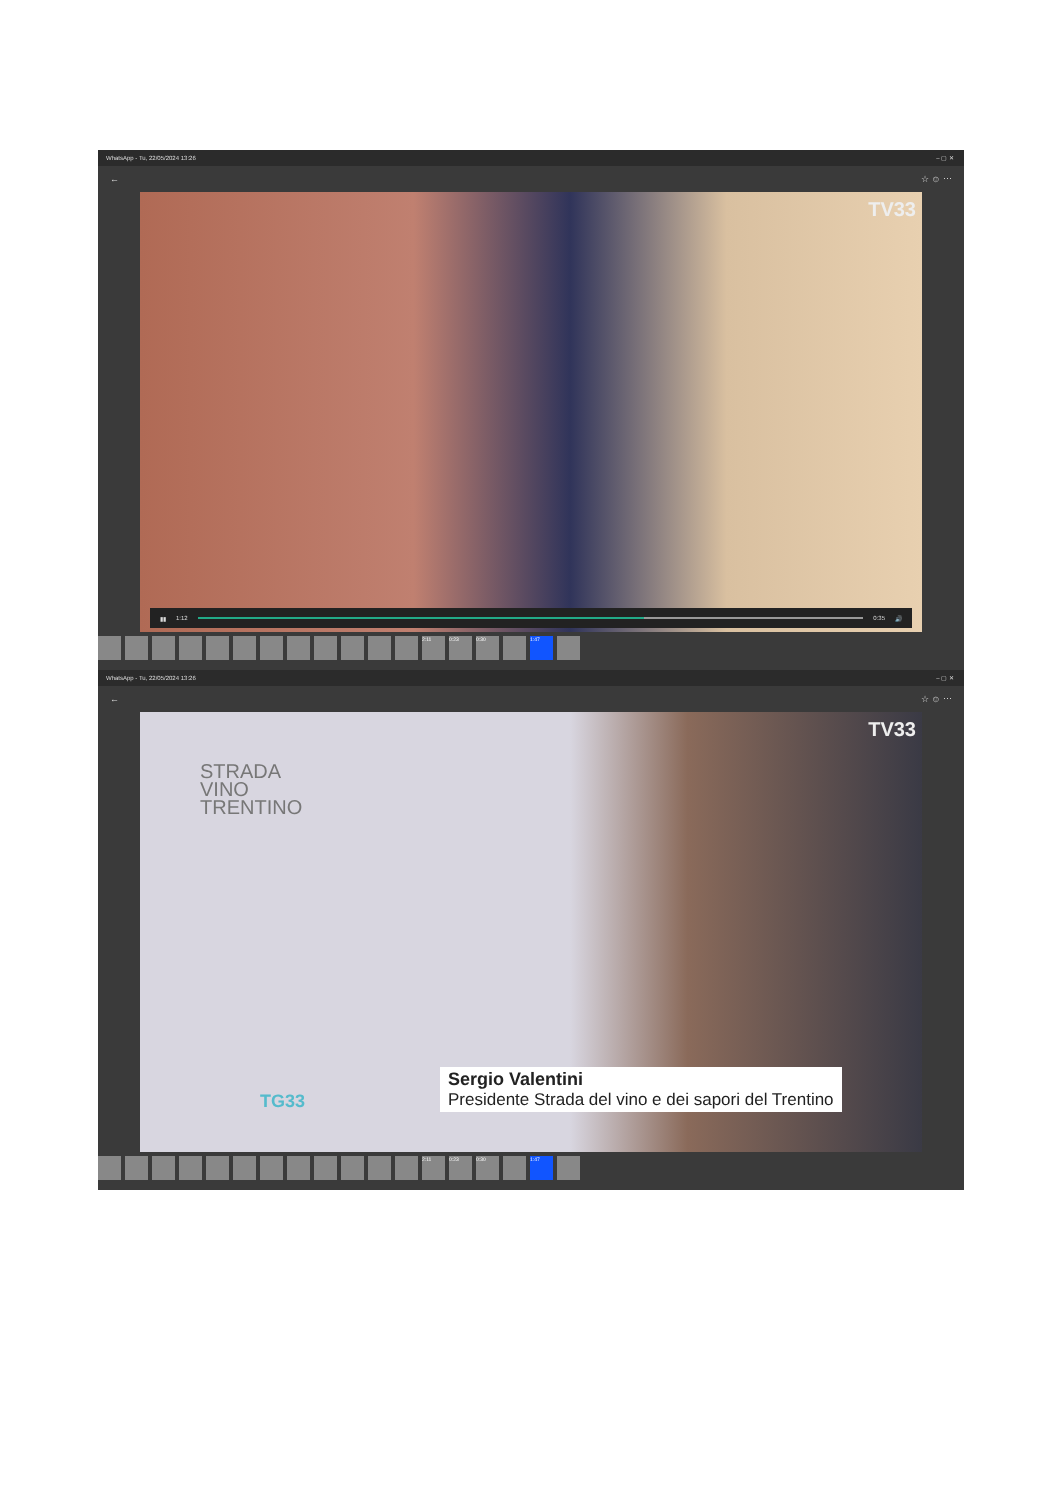WhatsApp - Tu, 22/05/2024 13:26 – ▢ ✕
← ☆ ☺ ⋯
TV33
▮▮ 1:12 0:35 🔊
2:11 0:23 0:30 1:47
WhatsApp - Tu, 22/05/2024 13:26 – ▢ ✕
← ☆ ☺ ⋯
TV33
STRADA
VINO
TRENTINO
TG33
Sergio Valentini
Presidente Strada del vino e dei sapori del Trentino
2:11 0:23 0:30 1:47